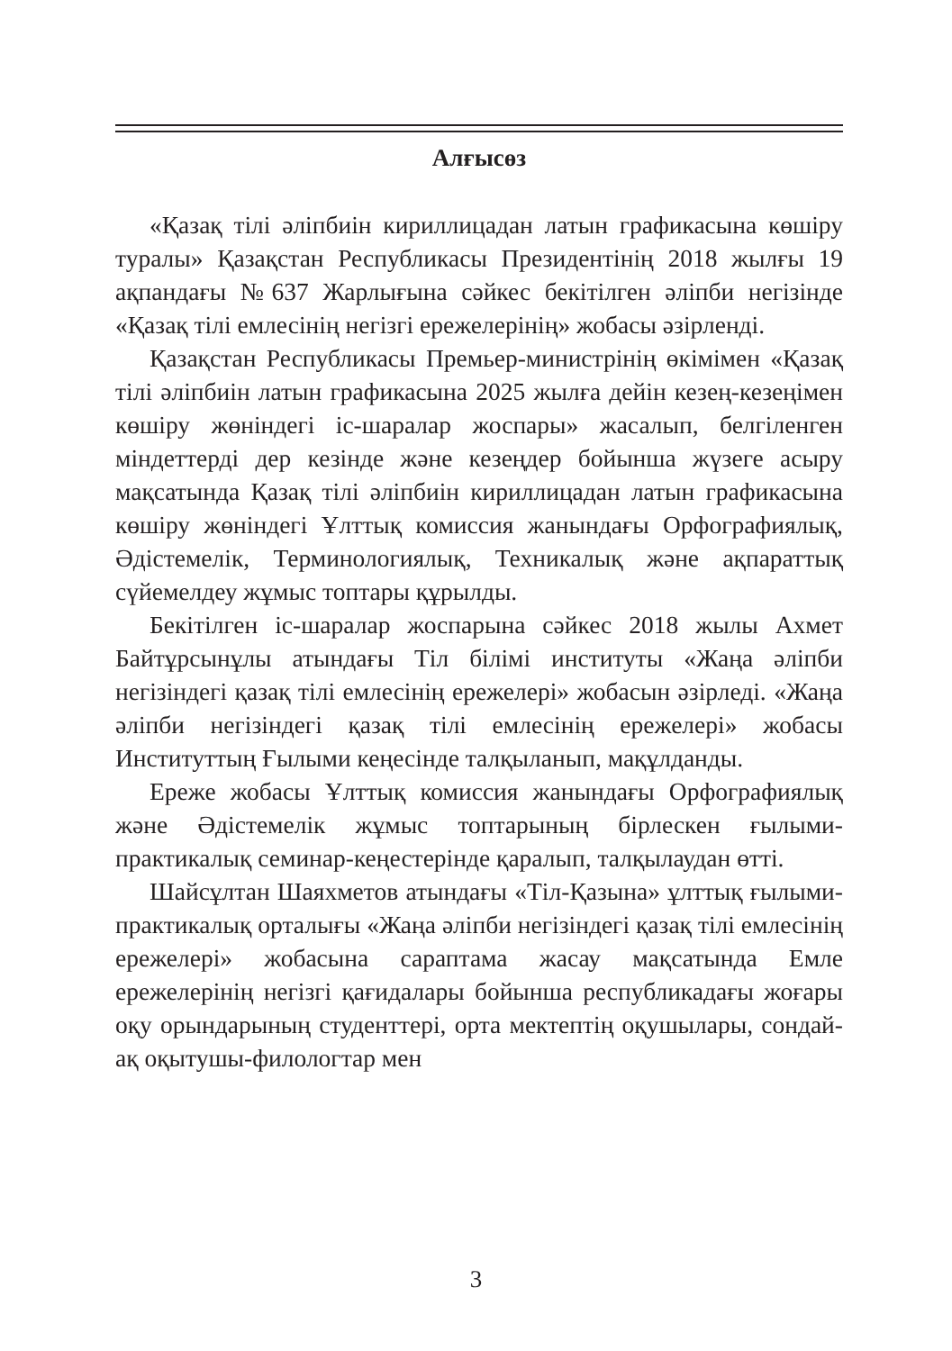Алғысөз
«Қазақ тілі әліпбиін кириллицадан латын графикасына көшіру туралы» Қазақстан Республикасы Президентінің 2018 жылғы 19 ақпандағы №637 Жарлығына сәйкес бекітілген әліпби негізінде «Қазақ тілі емлесінің негізгі ережелерінің» жобасы әзірленді.
Қазақстан Республикасы Премьер-министрінің өкімімен «Қазақ тілі әліпбиін латын графикасына 2025 жылға дейін кезең-кезеңімен көшіру жөніндегі іс-шаралар жоспары» жасалып, белгіленген міндеттерді дер кезінде және кезеңдер бойынша жүзеге асыру мақсатында Қазақ тілі әліпбиін кириллицадан латын графикасына көшіру жөніндегі Ұлттық комиссия жанындағы Орфографиялық, Әдістемелік, Терминологиялық, Техникалық және ақпараттық сүйемелдеу жұмыс топтары құрылды.
Бекітілген іс-шаралар жоспарына сәйкес 2018 жылы Ахмет Байтұрсынұлы атындағы Тіл білімі институты «Жаңа әліпби негізіндегі қазақ тілі емлесінің ережелері» жобасын әзірледі. «Жаңа әліпби негізіндегі қазақ тілі емлесінің ережелері» жобасы Институттың Ғылыми кеңесінде талқыланып, мақұлданды.
Ереже жобасы Ұлттық комиссия жанындағы Орфографиялық және Әдістемелік жұмыс топтарының бірлескен ғылыми-практикалық семинар-кеңестерінде қаралып, талқылаудан өтті.
Шайсұлтан Шаяхметов атындағы «Тіл-Қазына» ұлттық ғылыми-практикалық орталығы «Жаңа әліпби негізіндегі қазақ тілі емлесінің ережелері» жобасына сараптама жасау мақсатында Емле ережелерінің негізгі қағидалары бойынша республикадағы жоғары оқу орындарының студенттері, орта мектептің оқушылары, сондай-ақ оқытушы-филологтар мен
3